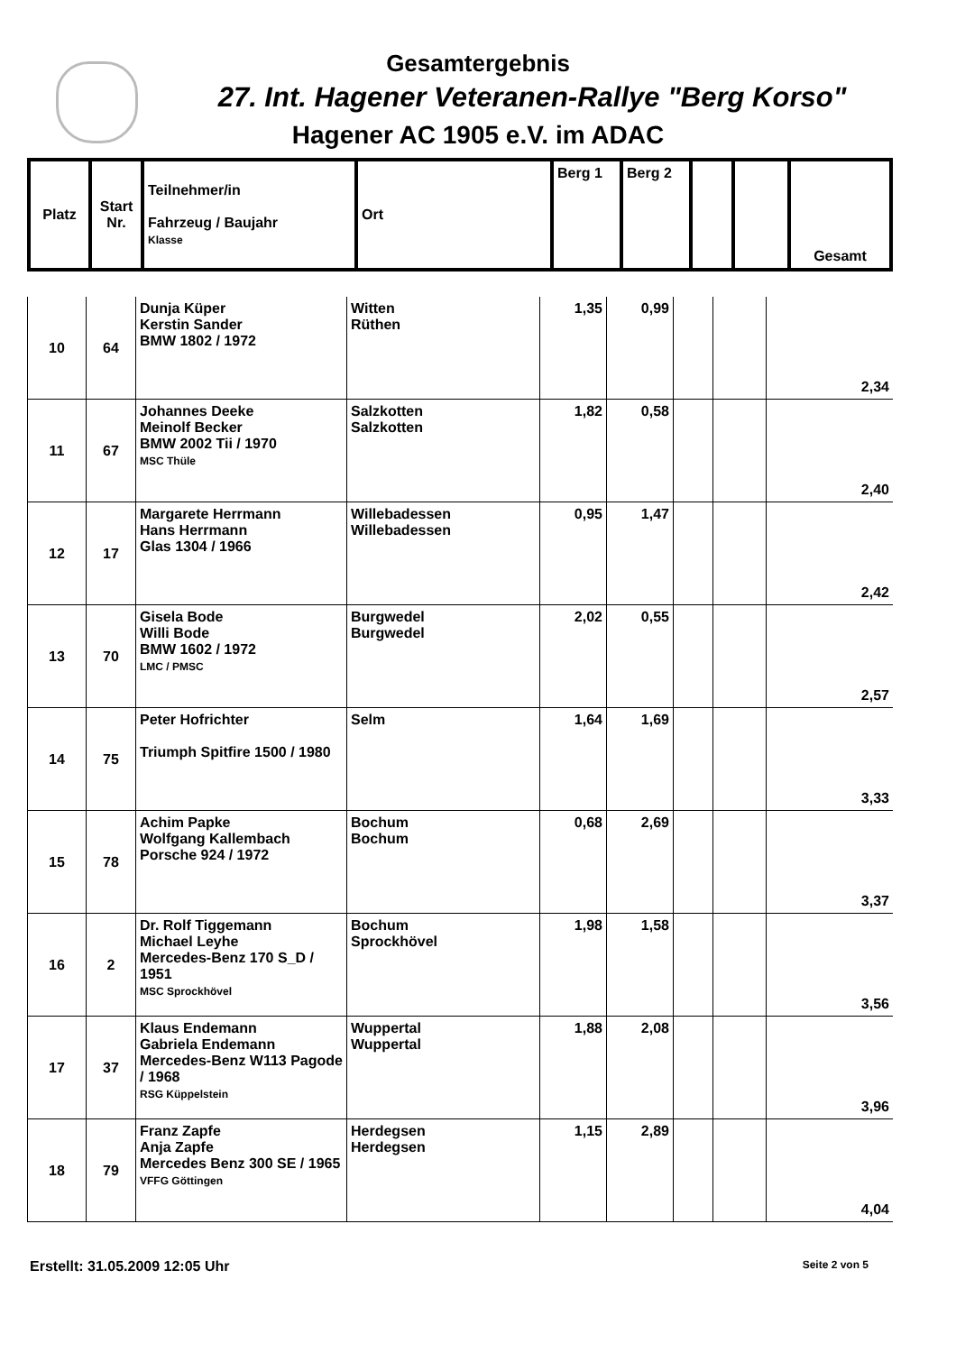Gesamtergebnis
27. Int. Hagener Veteranen-Rallye "Berg Korso"
Hagener AC 1905 e.V. im ADAC
| Platz | Start Nr. | Teilnehmer/in Fahrzeug / Baujahr Klasse | Ort | Berg 1 | Berg 2 | | | Gesamt |
| 10 | 64 | Dunja Küper Kerstin Sander BMW 1802 / 1972 | Witten Rüthen | 1,35 | 0,99 | | | 2,34 |
| 11 | 67 | Johannes Deeke Meinolf Becker BMW 2002 Tii / 1970 MSC Thüle | Salzkotten Salzkotten | 1,82 | 0,58 | | | 2,40 |
| 12 | 17 | Margarete Herrmann Hans Herrmann Glas 1304 / 1966 | Willebadessen Willebadessen | 0,95 | 1,47 | | | 2,42 |
| 13 | 70 | Gisela Bode Willi Bode BMW 1602 / 1972 LMC / PMSC | Burgwedel Burgwedel | 2,02 | 0,55 | | | 2,57 |
| 14 | 75 | Peter Hofrichter Triumph Spitfire 1500 / 1980 | Selm | 1,64 | 1,69 | | | 3,33 |
| 15 | 78 | Achim Papke Wolfgang Kallembach Porsche 924 / 1972 | Bochum Bochum | 0,68 | 2,69 | | | 3,37 |
| 16 | 2 | Dr. Rolf Tiggemann Michael Leyhe Mercedes-Benz 170 S_D / 1951 MSC Sprockhövel | Bochum Sprockhövel | 1,98 | 1,58 | | | 3,56 |
| 17 | 37 | Klaus Endemann Gabriela Endemann Mercedes-Benz W113 Pagode / 1968 RSG Küppelstein | Wuppertal Wuppertal | 1,88 | 2,08 | | | 3,96 |
| 18 | 79 | Franz Zapfe Anja Zapfe Mercedes Benz 300 SE / 1965 VFFG Göttingen | Herdegsen Herdegsen | 1,15 | 2,89 | | | 4,04 |
Erstellt: 31.05.2009 12:05 Uhr Seite 2 von 5